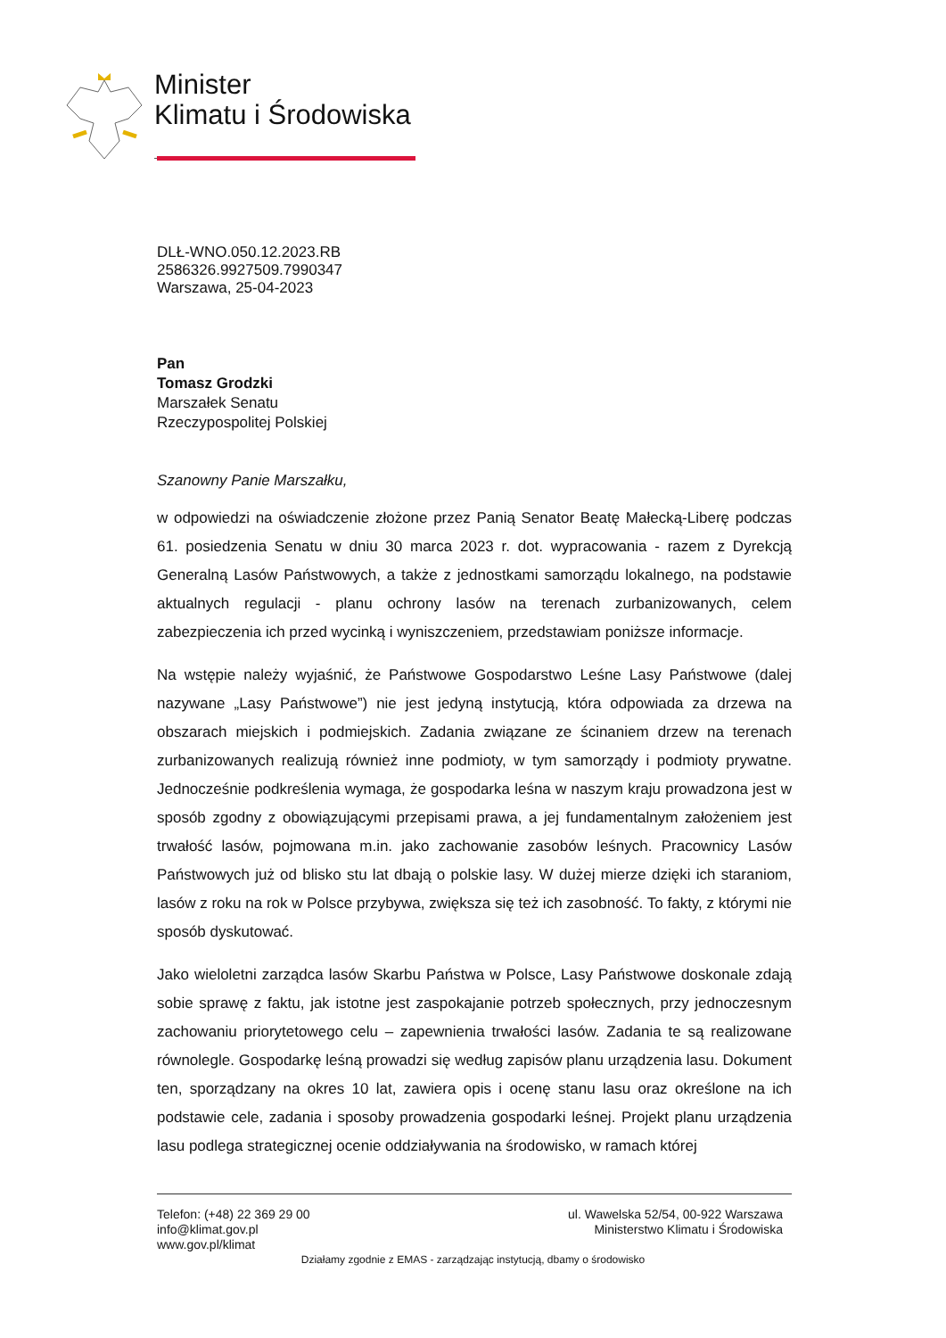Minister
Klimatu i Środowiska
DLŁ-WNO.050.12.2023.RB
2586326.9927509.7990347
Warszawa, 25-04-2023
Pan
Tomasz Grodzki
Marszałek Senatu
Rzeczypospolitej Polskiej
Szanowny Panie Marszałku,
w odpowiedzi na oświadczenie złożone przez Panią Senator Beatę Małecką-Liberę podczas 61. posiedzenia Senatu w dniu 30 marca 2023 r. dot. wypracowania - razem z Dyrekcją Generalną Lasów Państwowych, a także z jednostkami samorządu lokalnego, na podstawie aktualnych regulacji - planu ochrony lasów na terenach zurbanizowanych, celem zabezpieczenia ich przed wycinką i wyniszczeniem, przedstawiam poniższe informacje.
Na wstępie należy wyjaśnić, że Państwowe Gospodarstwo Leśne Lasy Państwowe (dalej nazywane „Lasy Państwowe”) nie jest jedyną instytucją, która odpowiada za drzewa na obszarach miejskich i podmiejskich. Zadania związane ze ścinaniem drzew na terenach zurbanizowanych realizują również inne podmioty, w tym samorządy i podmioty prywatne. Jednocześnie podkreślenia wymaga, że gospodarka leśna w naszym kraju prowadzona jest w sposób zgodny z obowiązującymi przepisami prawa, a jej fundamentalnym założeniem jest trwałość lasów, pojmowana m.in. jako zachowanie zasobów leśnych. Pracownicy Lasów Państwowych już od blisko stu lat dbają o polskie lasy. W dużej mierze dzięki ich staraniom, lasów z roku na rok w Polsce przybywa, zwiększa się też ich zasobność. To fakty, z którymi nie sposób dyskutować.
Jako wieloletni zarządca lasów Skarbu Państwa w Polsce, Lasy Państwowe doskonale zdają sobie sprawę z faktu, jak istotne jest zaspokajanie potrzeb społecznych, przy jednoczesnym zachowaniu priorytetowego celu – zapewnienia trwałości lasów. Zadania te są realizowane równolegle. Gospodarkę leśną prowadzi się według zapisów planu urządzenia lasu. Dokument ten, sporządzany na okres 10 lat, zawiera opis i ocenę stanu lasu oraz określone na ich podstawie cele, zadania i sposoby prowadzenia gospodarki leśnej. Projekt planu urządzenia lasu podlega strategicznej ocenie oddziaływania na środowisko, w ramach której
Telefon: (+48) 22 369 29 00
info@klimat.gov.pl
www.gov.pl/klimat
ul. Wawelska 52/54, 00-922 Warszawa
Ministerstwo Klimatu i Środowiska
Działamy zgodnie z EMAS - zarządzając instytucją, dbamy o środowisko